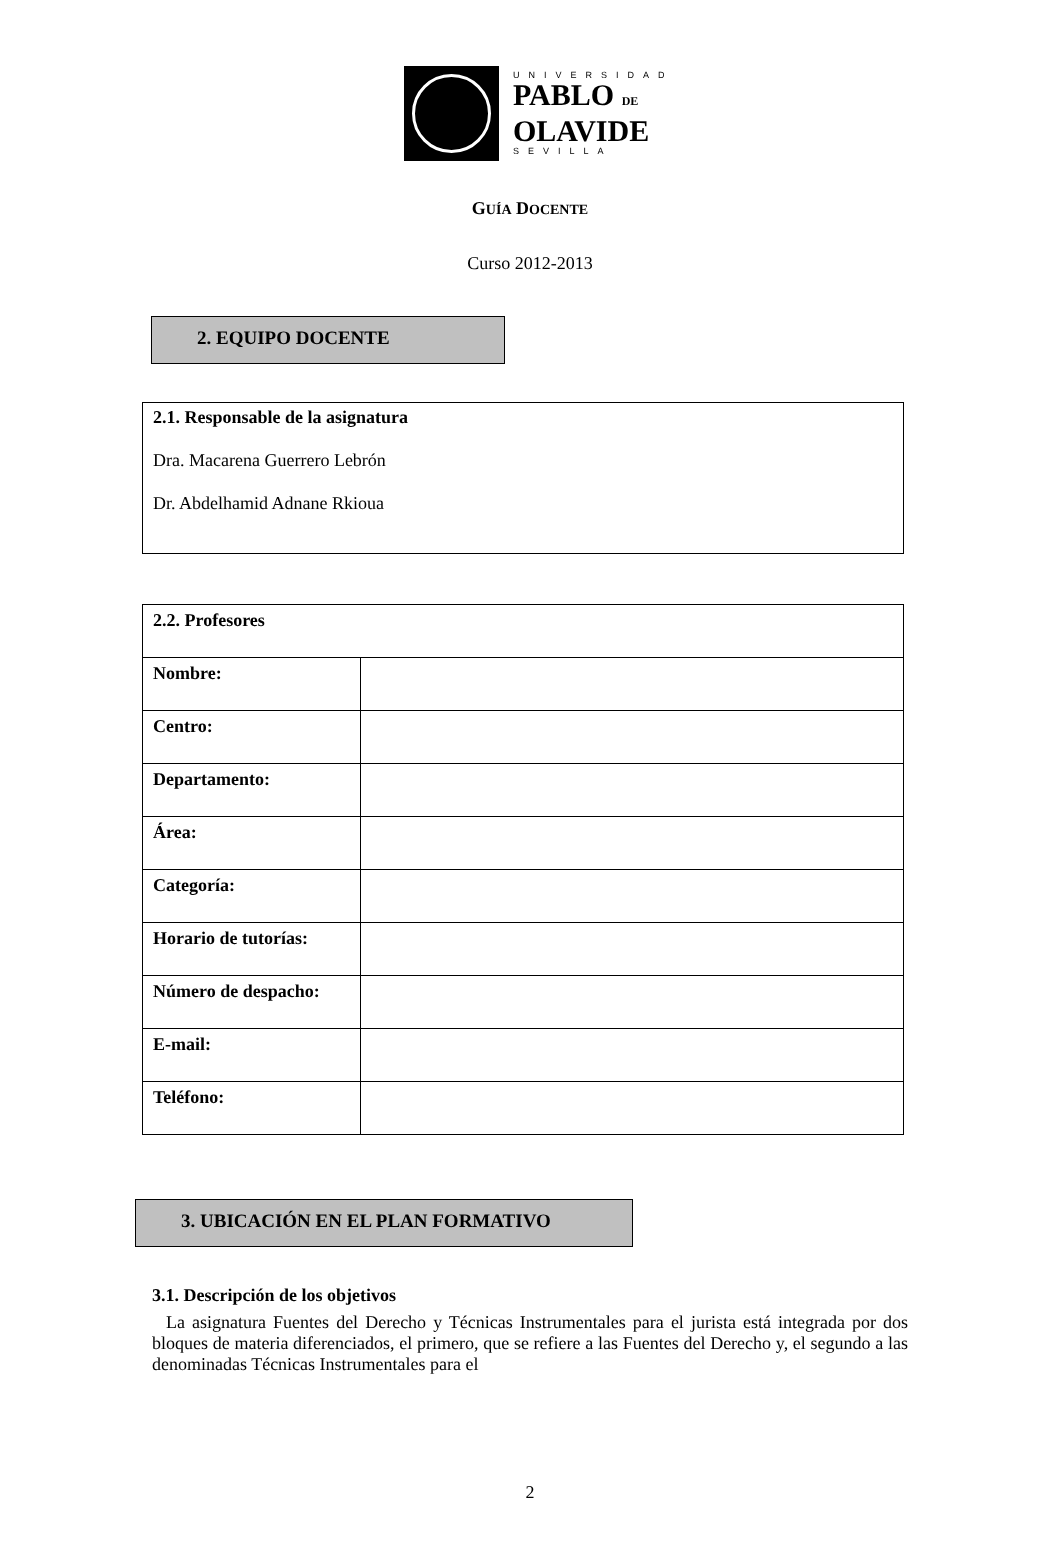UNIVERSIDAD
PABLO DE
OLAVIDE
SEVILLA
GUÍA DOCENTE
Curso 2012-2013
2. EQUIPO DOCENTE
2.1. Responsable de la asignatura
Dra. Macarena Guerrero Lebrón
Dr. Abdelhamid Adnane Rkioua
| 2.2. Profesores | |
| Nombre: | |
| Centro: | |
| Departamento: | |
| Área: | |
| Categoría: | |
| Horario de tutorías: | |
| Número de despacho: | |
| E-mail: | |
| Teléfono: | |
3. UBICACIÓN EN EL PLAN FORMATIVO
3.1. Descripción de los objetivos
La asignatura Fuentes del Derecho y Técnicas Instrumentales para el jurista está integrada por dos bloques de materia diferenciados, el primero, que se refiere a las Fuentes del Derecho y, el segundo a las denominadas Técnicas Instrumentales para el
2